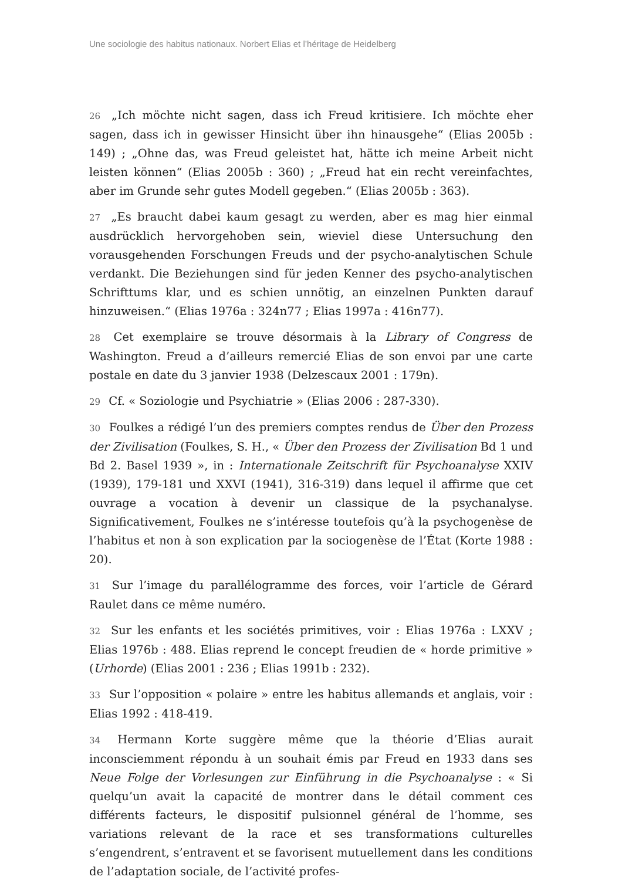Une sociologie des habitus nationaux. Norbert Elias et l’héritage de Heidelberg
26 „Ich möchte nicht sagen, dass ich Freud kritisiere. Ich möchte eher sagen, dass ich in gewisser Hinsicht über ihn hinausgehe“ (Elias 2005b : 149) ; „Ohne das, was Freud geleistet hat, hätte ich meine Arbeit nicht leisten können“ (Elias 2005b : 360) ; „Freud hat ein recht vereinfachtes, aber im Grunde sehr gutes Modell gegeben.“ (Elias 2005b : 363).
27 „Es braucht dabei kaum gesagt zu werden, aber es mag hier einmal ausdrücklich hervorgehoben sein, wieviel diese Untersuchung den vorausgehenden Forschungen Freuds und der psycho-analytischen Schule verdankt. Die Beziehungen sind für jeden Kenner des psycho-analytischen Schrifttums klar, und es schien unnötig, an einzelnen Punkten darauf hinzuweisen.“ (Elias 1976a : 324n77 ; Elias 1997a : 416n77).
28 Cet exemplaire se trouve désormais à la Library of Congress de Washington. Freud a d’ailleurs remercié Elias de son envoi par une carte postale en date du 3 janvier 1938 (Delzescaux 2001 : 179n).
29 Cf. « Soziologie und Psychiatrie » (Elias 2006 : 287-330).
30 Foulkes a rédigé l’un des premiers comptes rendus de Über den Prozess der Zivilisation (Foulkes, S. H., « Über den Prozess der Zivilisation Bd 1 und Bd 2. Basel 1939 », in : Internationale Zeitschrift für Psychoanalyse XXIV (1939), 179-181 und XXVI (1941), 316-319) dans lequel il affirme que cet ouvrage a vocation à devenir un classique de la psychanalyse. Significativement, Foulkes ne s’intéresse toutefois qu’à la psychogenèse de l’habitus et non à son explication par la sociogenèse de l’État (Korte 1988 : 20).
31 Sur l’image du parallélogramme des forces, voir l’article de Gérard Raulet dans ce même numéro.
32 Sur les enfants et les sociétés primitives, voir : Elias 1976a : LXXV ; Elias 1976b : 488. Elias reprend le concept freudien de « horde primitive » (Urhorde) (Elias 2001 : 236 ; Elias 1991b : 232).
33 Sur l’opposition « polaire » entre les habitus allemands et anglais, voir : Elias 1992 : 418-419.
34 Hermann Korte suggère même que la théorie d’Elias aurait inconsciemment répondu à un souhait émis par Freud en 1933 dans ses Neue Folge der Vorlesungen zur Einführung in die Psychoanalyse : « Si quelqu’un avait la capacité de montrer dans le détail comment ces différents facteurs, le dispositif pulsionnel général de l’homme, ses variations relevant de la race et ses transformations culturelles s’engendrent, s’entravent et se favorisent mutuellement dans les conditions de l’adaptation sociale, de l’activité profes-